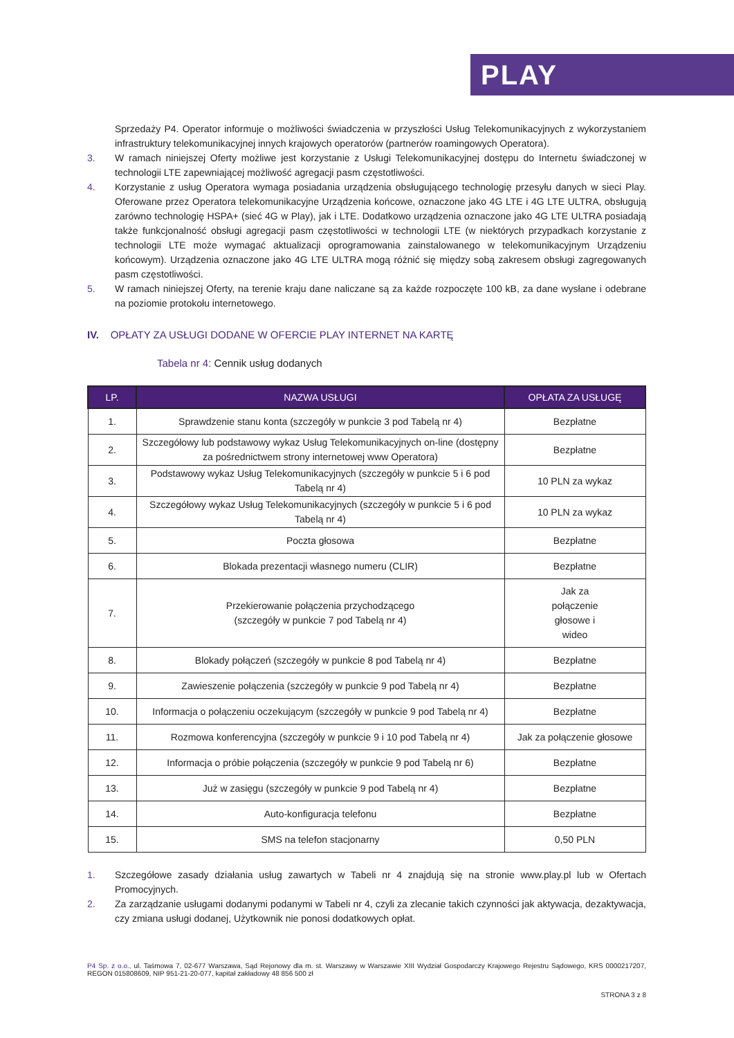PLAY
Sprzedaży P4. Operator informuje o możliwości świadczenia w przyszłości Usług Telekomunikacyjnych z wykorzystaniem infrastruktury telekomunikacyjnej innych krajowych operatorów (partnerów roamingowych Operatora).
3. W ramach niniejszej Oferty możliwe jest korzystanie z Usługi Telekomunikacyjnej dostępu do Internetu świadczonej w technologii LTE zapewniającej możliwość agregacji pasm częstotliwości.
4. Korzystanie z usług Operatora wymaga posiadania urządzenia obsługującego technologię przesyłu danych w sieci Play. Oferowane przez Operatora telekomunikacyjne Urządzenia końcowe, oznaczone jako 4G LTE i 4G LTE ULTRA, obsługują zarówno technologię HSPA+ (sieć 4G w Play), jak i LTE. Dodatkowo urządzenia oznaczone jako 4G LTE ULTRA posiadają także funkcjonalność obsługi agregacji pasm częstotliwości w technologii LTE (w niektórych przypadkach korzystanie z technologii LTE może wymagać aktualizacji oprogramowania zainstalowanego w telekomunikacyjnym Urządzeniu końcowym). Urządzenia oznaczone jako 4G LTE ULTRA mogą różnić się między sobą zakresem obsługi zagregowanych pasm częstotliwości.
5. W ramach niniejszej Oferty, na terenie kraju dane naliczane są za każde rozpoczęte 100 kB, za dane wysłane i odebrane na poziomie protokołu internetowego.
IV. OPŁATY ZA USŁUGI DODANE W OFERCIE PLAY INTERNET NA KARTĘ
Tabela nr 4: Cennik usług dodanych
| LP. | NAZWA USŁUGI | OPŁATA ZA USŁUGĘ |
| --- | --- | --- |
| 1. | Sprawdzenie stanu konta (szczegóły w punkcie 3 pod Tabelą nr 4) | Bezpłatne |
| 2. | Szczegółowy lub podstawowy wykaz Usług Telekomunikacyjnych on-line (dostępny za pośrednictwem strony internetowej www Operatora) | Bezpłatne |
| 3. | Podstawowy wykaz Usług Telekomunikacyjnych (szczegóły w punkcie 5 i 6 pod Tabelą nr 4) | 10 PLN za wykaz |
| 4. | Szczegółowy wykaz Usług Telekomunikacyjnych (szczegóły w punkcie 5 i 6 pod Tabelą nr 4) | 10 PLN za wykaz |
| 5. | Poczta głosowa | Bezpłatne |
| 6. | Blokada prezentacji własnego numeru (CLIR) | Bezpłatne |
| 7. | Przekierowanie połączenia przychodzącego (szczegóły w punkcie 7 pod Tabelą nr 4) | Jak za połączenie głosowe i wideo |
| 8. | Blokady połączeń (szczegóły w punkcie 8 pod Tabelą nr 4) | Bezpłatne |
| 9. | Zawieszenie połączenia (szczegóły w punkcie 9 pod Tabelą nr 4) | Bezpłatne |
| 10. | Informacja o połączeniu oczekującym (szczegóły w punkcie 9 pod Tabelą nr 4) | Bezpłatne |
| 11. | Rozmowa konferencyjna (szczegóły w punkcie 9 i 10 pod Tabelą nr 4) | Jak za połączenie głosowe |
| 12. | Informacja o próbie połączenia (szczegóły w punkcie 9 pod Tabelą nr 6) | Bezpłatne |
| 13. | Już w zasięgu (szczegóły w punkcie 9 pod Tabelą nr 4) | Bezpłatne |
| 14. | Auto-konfiguracja telefonu | Bezpłatne |
| 15. | SMS na telefon stacjonarny | 0,50 PLN |
1. Szczegółowe zasady działania usług zawartych w Tabeli nr 4 znajdują się na stronie www.play.pl lub w Ofertach Promocyjnych.
2. Za zarządzanie usługami dodanymi podanymi w Tabeli nr 4, czyli za zlecanie takich czynności jak aktywacja, dezaktywacja, czy zmiana usługi dodanej, Użytkownik nie ponosi dodatkowych opłat.
P4 Sp. z o.o., ul. Taśmowa 7, 02-677 Warszawa, Sąd Rejonowy dla m. st. Warszawy w Warszawie XIII Wydział Gospodarczy Krajowego Rejestru Sądowego, KRS 0000217207, REGON 015808609, NIP 951-21-20-077, kapitał zakładowy 48 856 500 zł
STRONA 3 z 8